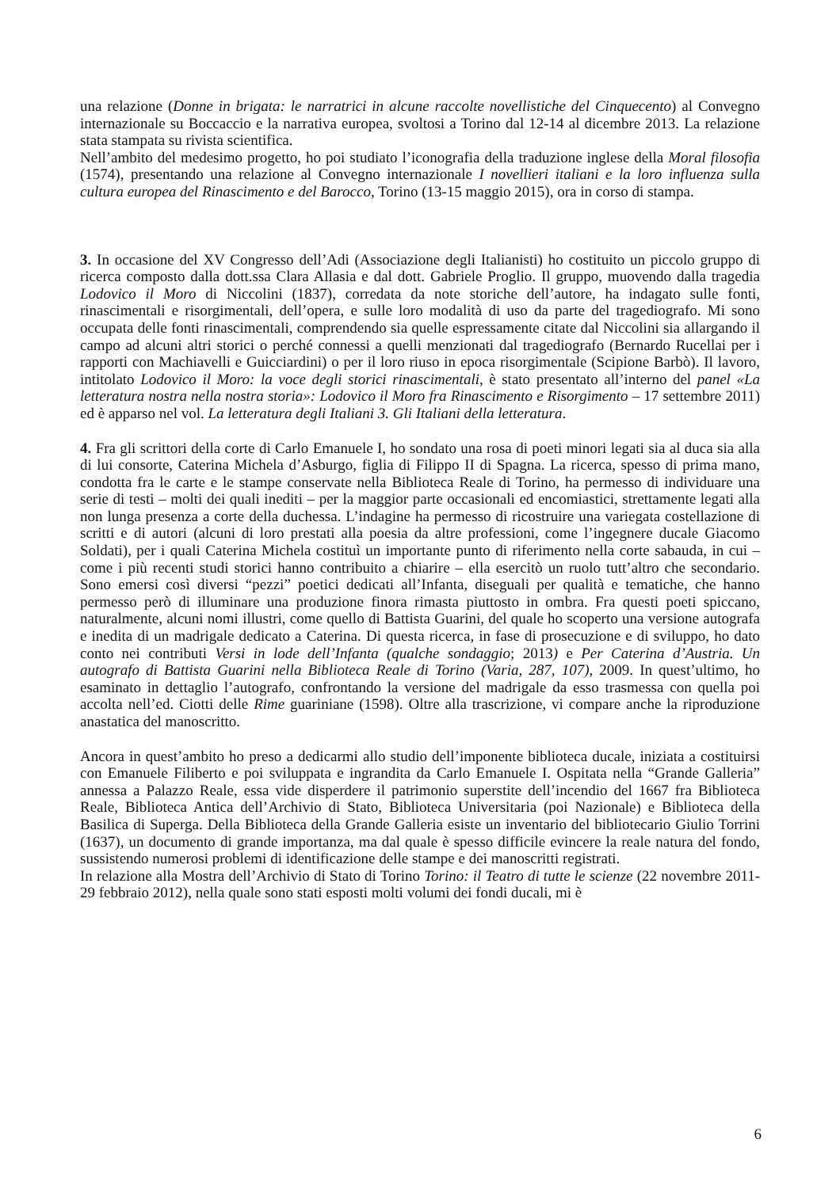una relazione (Donne in brigata: le narratrici in alcune raccolte novellistiche del Cinquecento) al Convegno internazionale su Boccaccio e la narrativa europea, svoltosi a Torino dal 12-14 al dicembre 2013. La relazione stata stampata su rivista scientifica.
Nell’ambito del medesimo progetto, ho poi studiato l’iconografia della traduzione inglese della Moral filosofia (1574), presentando una relazione al Convegno internazionale I novellieri italiani e la loro influenza sulla cultura europea del Rinascimento e del Barocco, Torino (13-15 maggio 2015), ora in corso di stampa.
3. In occasione del XV Congresso dell’Adi (Associazione degli Italianisti) ho costituito un piccolo gruppo di ricerca composto dalla dott.ssa Clara Allasia e dal dott. Gabriele Proglio. Il gruppo, muovendo dalla tragedia Lodovico il Moro di Niccolini (1837), corredata da note storiche dell’autore, ha indagato sulle fonti, rinascimentali e risorgimentali, dell’opera, e sulle loro modalità di uso da parte del tragediografo. Mi sono occupata delle fonti rinascimentali, comprendendo sia quelle espressamente citate dal Niccolini sia allargando il campo ad alcuni altri storici o perché connessi a quelli menzionati dal tragediografo (Bernardo Rucellai per i rapporti con Machiavelli e Guicciardini) o per il loro riuso in epoca risorgimentale (Scipione Barbò). Il lavoro, intitolato Lodovico il Moro: la voce degli storici rinascimentali, è stato presentato all’interno del panel «La letteratura nostra nella nostra storia»: Lodovico il Moro fra Rinascimento e Risorgimento – 17 settembre 2011) ed è apparso nel vol. La letteratura degli Italiani 3. Gli Italiani della letteratura.
4. Fra gli scrittori della corte di Carlo Emanuele I, ho sondato una rosa di poeti minori legati sia al duca sia alla di lui consorte, Caterina Michela d’Asburgo, figlia di Filippo II di Spagna. La ricerca, spesso di prima mano, condotta fra le carte e le stampe conservate nella Biblioteca Reale di Torino, ha permesso di individuare una serie di testi – molti dei quali inediti – per la maggior parte occasionali ed encomiastici, strettamente legati alla non lunga presenza a corte della duchessa. L’indagine ha permesso di ricostruire una variegata costellazione di scritti e di autori (alcuni di loro prestati alla poesia da altre professioni, come l’ingegnere ducale Giacomo Soldati), per i quali Caterina Michela costituì un importante punto di riferimento nella corte sabauda, in cui – come i più recenti studi storici hanno contribuito a chiarire – ella esercitò un ruolo tutt’altro che secondario. Sono emersi così diversi “pezzi” poetici dedicati all’Infanta, diseguali per qualità e tematiche, che hanno permesso però di illuminare una produzione finora rimasta piuttosto in ombra. Fra questi poeti spiccano, naturalmente, alcuni nomi illustri, come quello di Battista Guarini, del quale ho scoperto una versione autografa e inedita di un madrigale dedicato a Caterina. Di questa ricerca, in fase di prosecuzione e di sviluppo, ho dato conto nei contributi Versi in lode dell’Infanta (qualche sondaggio; 2013) e Per Caterina d’Austria. Un autografo di Battista Guarini nella Biblioteca Reale di Torino (Varia, 287, 107), 2009. In quest’ultimo, ho esaminato in dettaglio l’autografo, confrontando la versione del madrigale da esso trasmessa con quella poi accolta nell’ed. Ciotti delle Rime guariniane (1598). Oltre alla trascrizione, vi compare anche la riproduzione anastatica del manoscritto.
Ancora in quest’ambito ho preso a dedicarmi allo studio dell’imponente biblioteca ducale, iniziata a costituirsi con Emanuele Filiberto e poi sviluppata e ingrandita da Carlo Emanuele I. Ospitata nella “Grande Galleria” annessa a Palazzo Reale, essa vide disperdere il patrimonio superstite dell’incendio del 1667 fra Biblioteca Reale, Biblioteca Antica dell’Archivio di Stato, Biblioteca Universitaria (poi Nazionale) e Biblioteca della Basilica di Superga. Della Biblioteca della Grande Galleria esiste un inventario del bibliotecario Giulio Torrini (1637), un documento di grande importanza, ma dal quale è spesso difficile evincere la reale natura del fondo, sussistendo numerosi problemi di identificazione delle stampe e dei manoscritti registrati.
In relazione alla Mostra dell’Archivio di Stato di Torino Torino: il Teatro di tutte le scienze (22 novembre 2011-29 febbraio 2012), nella quale sono stati esposti molti volumi dei fondi ducali, mi è
6